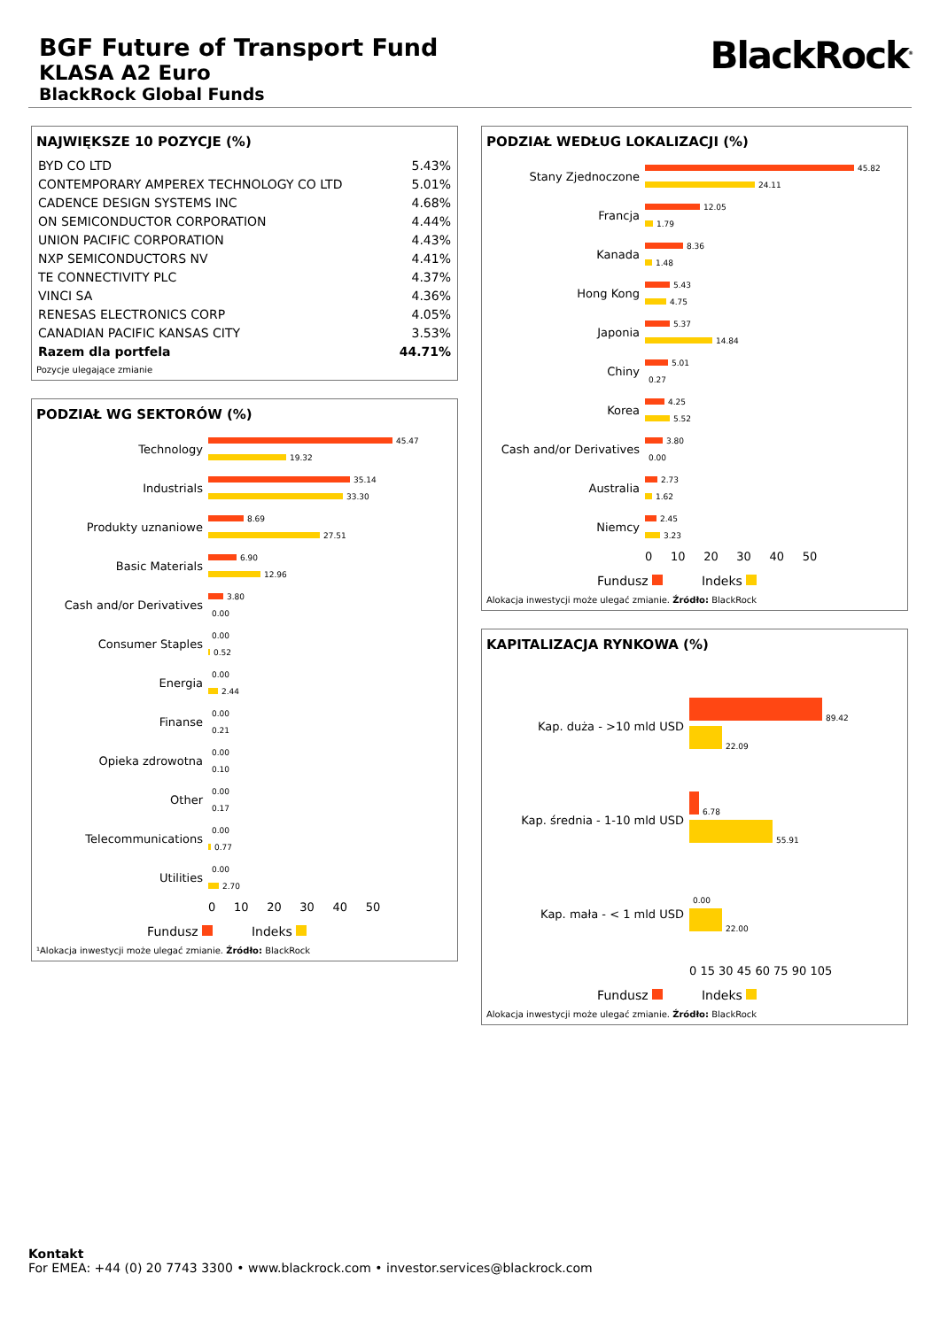BGF Future of Transport Fund
KLASA A2 Euro
BlackRock Global Funds
BlackRock<sup>®</sup>
NAJWIĘKSZE 10 POZYCJE (%)
| BYD CO LTD | 5.43% |
| CONTEMPORARY AMPEREX TECHNOLOGY CO LTD | 5.01% |
| CADENCE DESIGN SYSTEMS INC | 4.68% |
| ON SEMICONDUCTOR CORPORATION | 4.44% |
| UNION PACIFIC CORPORATION | 4.43% |
| NXP SEMICONDUCTORS NV | 4.41% |
| TE CONNECTIVITY PLC | 4.37% |
| VINCI SA | 4.36% |
| RENESAS ELECTRONICS CORP | 4.05% |
| CANADIAN PACIFIC KANSAS CITY | 3.53% |
| Razem dla portfela | 44.71% |
Pozycje ulegające zmianie
PODZIAŁ WG SEKTORÓW (%)
| Technology | 45.47 19.32 |
| Industrials | 35.14 33.30 |
| Produkty uznaniowe | 8.69 27.51 |
| Basic Materials | 6.90 12.96 |
| Cash and/or Derivatives | 3.80 0.00 |
| Consumer Staples | 0.00 0.52 |
| Energia | 0.00 2.44 |
| Finanse | 0.00 0.21 |
| Opieka zdrowotna | 0.00 0.10 |
| Other | 0.00 0.17 |
| Telecommunications | 0.00 0.77 |
| Utilities | 0.00 2.70 |
| | 0 10 20 30 40 50 |
Fundusz Indeks
¹Alokacja inwestycji może ulegać zmianie. Źródło: BlackRock
PODZIAŁ WEDŁUG LOKALIZACJI (%)
| Stany Zjednoczone | 45.82 24.11 |
| Francja | 12.05 1.79 |
| Kanada | 8.36 1.48 |
| Hong Kong | 5.43 4.75 |
| Japonia | 5.37 14.84 |
| Chiny | 5.01 0.27 |
| Korea | 4.25 5.52 |
| Cash and/or Derivatives | 3.80 0.00 |
| Australia | 2.73 1.62 |
| Niemcy | 2.45 3.23 |
| | 0 10 20 30 40 50 |
Fundusz Indeks
Alokacja inwestycji może ulegać zmianie. Źródło: BlackRock
KAPITALIZACJA RYNKOWA (%)
| Kap. duża - >10 mld USD | 89.42 22.09 |
| Kap. średnia - 1-10 mld USD | 6.78 55.91 |
| Kap. mała - < 1 mld USD | 0.00 22.00 |
| | 0 15 30 45 60 75 90 105 |
Fundusz Indeks
Alokacja inwestycji może ulegać zmianie. Źródło: BlackRock
Kontakt
For EMEA: +44 (0) 20 7743 3300 • www.blackrock.com • investor.services@blackrock.com